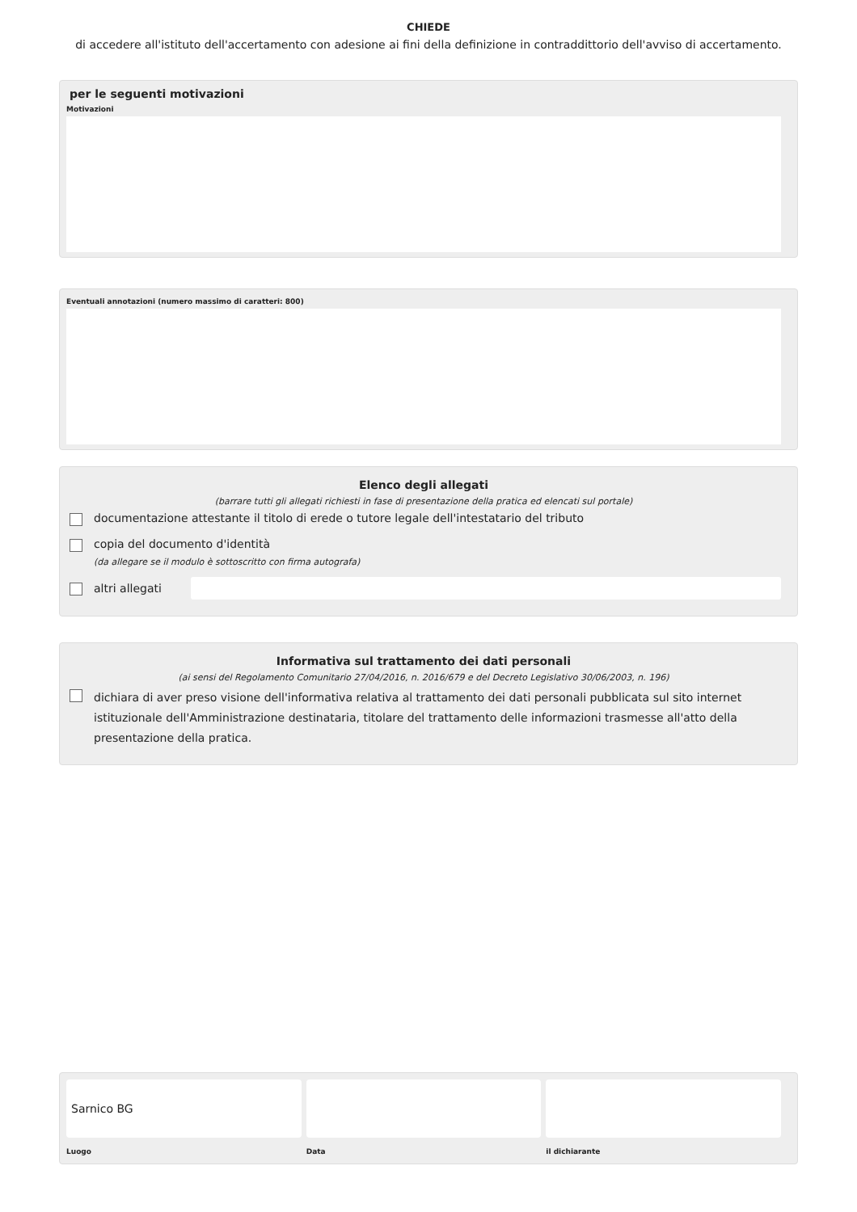CHIEDE
di accedere all'istituto dell'accertamento con adesione ai fini della definizione in contraddittorio dell'avviso di accertamento.
per le seguenti motivazioni
Motivazioni
Eventuali annotazioni (numero massimo di caratteri: 800)
Elenco degli allegati
(barrare tutti gli allegati richiesti in fase di presentazione della pratica ed elencati sul portale)
documentazione attestante il titolo di erede o tutore legale dell'intestatario del tributo
copia del documento d'identità
(da allegare se il modulo è sottoscritto con firma autografa)
altri allegati
Informativa sul trattamento dei dati personali
(ai sensi del Regolamento Comunitario 27/04/2016, n. 2016/679 e del Decreto Legislativo 30/06/2003, n. 196)
dichiara di aver preso visione dell'informativa relativa al trattamento dei dati personali pubblicata sul sito internet istituzionale dell'Amministrazione destinataria, titolare del trattamento delle informazioni trasmesse all'atto della presentazione della pratica.
Sarnico BG
Luogo
Data il dichiarante